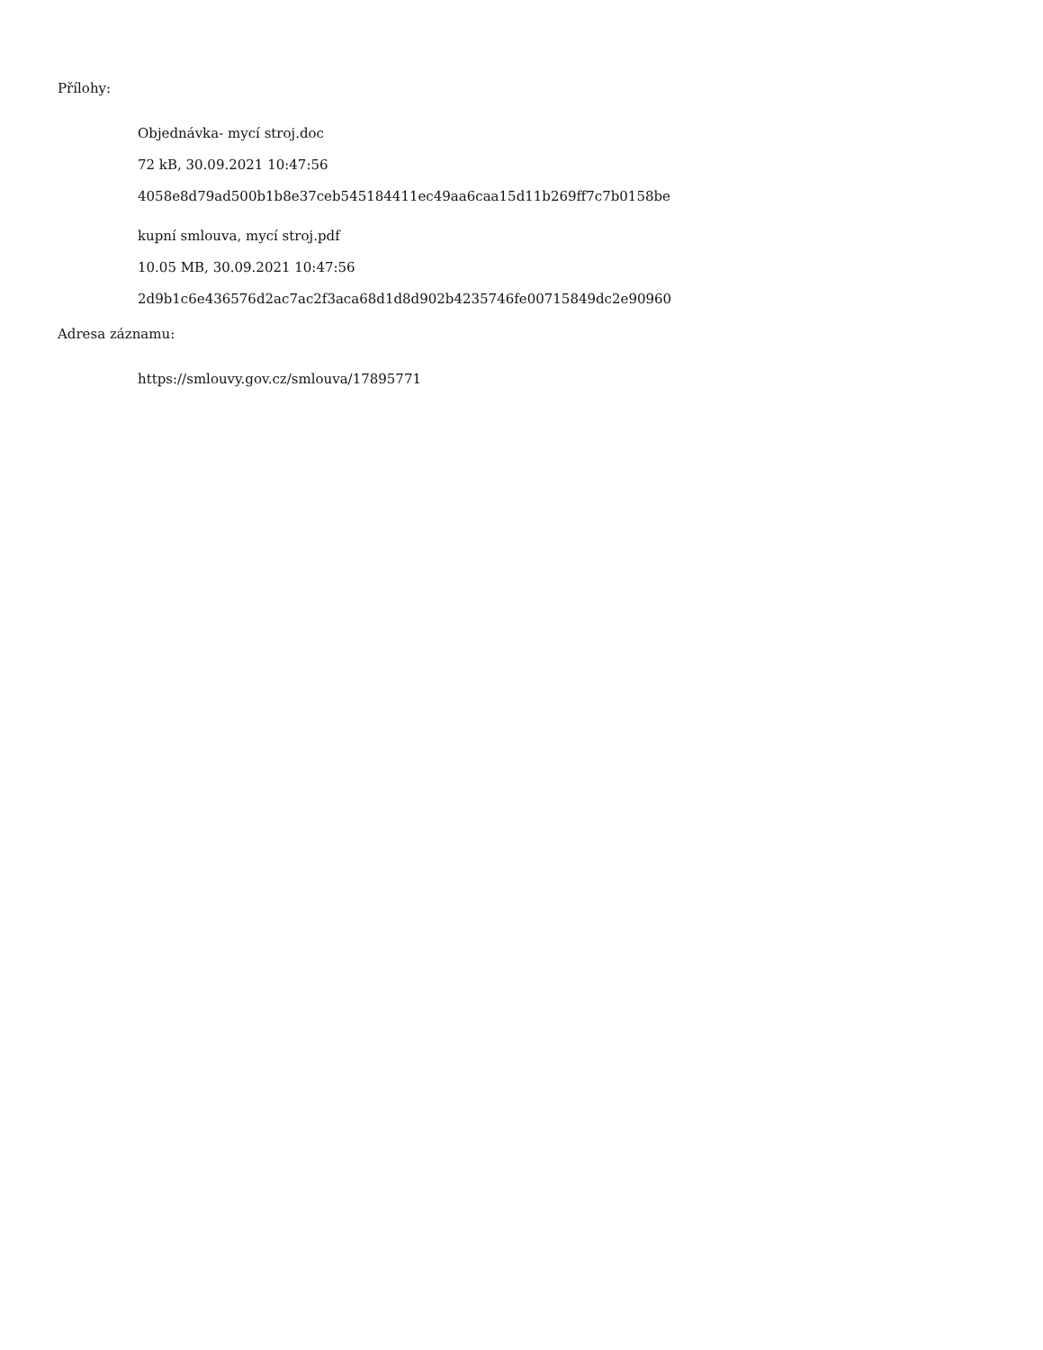Přílohy:
Objednávka- mycí stroj.doc
72 kB, 30.09.2021 10:47:56
4058e8d79ad500b1b8e37ceb545184411ec49aa6caa15d11b269ff7c7b0158be
kupní smlouva, mycí stroj.pdf
10.05 MB, 30.09.2021 10:47:56
2d9b1c6e436576d2ac7ac2f3aca68d1d8d902b4235746fe00715849dc2e90960
Adresa záznamu:
https://smlouvy.gov.cz/smlouva/17895771